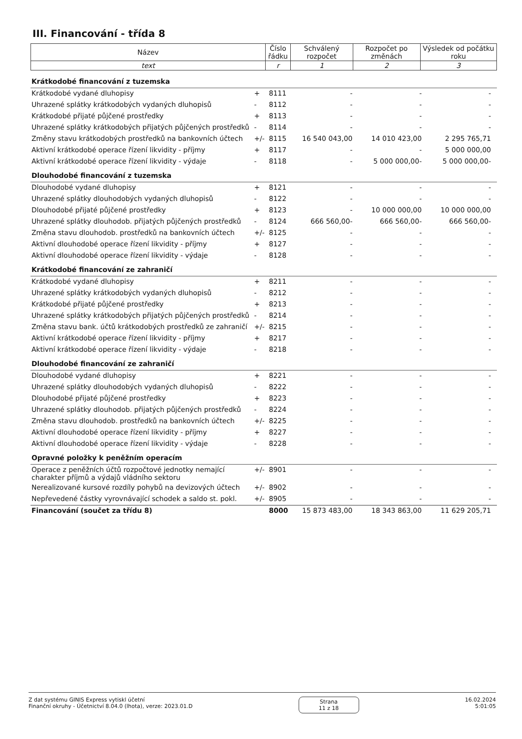III. Financování - třída 8
| Název | Číslo řádku | Schválený rozpočet | Rozpočet po změnách | Výsledek od počátku roku |
| text | r | 1 | 2 | 3 |
| Krátkodobé financování z tuzemska | | | | | |
| Krátkodobé vydané dluhopisy | + | 8111 | - | - | - |
| Uhrazené splátky krátkodobých vydaných dluhopisů | - | 8112 | - | - | - |
| Krátkodobé přijaté půjčené prostředky | + | 8113 | - | - | - |
| Uhrazené splátky krátkodobých přijatých půjčených prostředků | - | 8114 | - | - | - |
| Změny stavu krátkodobých prostředků na bankovních účtech | +/- | 8115 | 16 540 043,00 | 14 010 423,00 | 2 295 765,71 |
| Aktivní krátkodobé operace řízení likvidity - příjmy | + | 8117 | - | - | 5 000 000,00 |
| Aktivní krátkodobé operace řízení likvidity - výdaje | - | 8118 | - | 5 000 000,00- | 5 000 000,00- |
| Dlouhodobé financování z tuzemska | | | | | |
| Dlouhodobé vydané dluhopisy | + | 8121 | - | - | - |
| Uhrazené splátky dlouhodobých vydaných dluhopisů | - | 8122 | - | - | - |
| Dlouhodobé přijaté půjčené prostředky | + | 8123 | - | 10 000 000,00 | 10 000 000,00 |
| Uhrazené splátky dlouhodob. přijatých půjčených prostředků | - | 8124 | 666 560,00- | 666 560,00- | 666 560,00- |
| Změna stavu dlouhodob. prostředků na bankovních účtech | +/- | 8125 | - | - | - |
| Aktivní dlouhodobé operace řízení likvidity - příjmy | + | 8127 | - | - | - |
| Aktivní dlouhodobé operace řízení likvidity - výdaje | - | 8128 | - | - | - |
| Krátkodobé financování ze zahraničí | | | | | |
| Krátkodobé vydané dluhopisy | + | 8211 | - | - | - |
| Uhrazené splátky krátkodobých vydaných dluhopisů | - | 8212 | - | - | - |
| Krátkodobé přijaté půjčené prostředky | + | 8213 | - | - | - |
| Uhrazené splátky krátkodobých přijatých půjčených prostředků | - | 8214 | - | - | - |
| Změna stavu bank. účtů krátkodobých prostředků ze zahraničí | +/- | 8215 | - | - | - |
| Aktivní krátkodobé operace řízení likvidity - příjmy | + | 8217 | - | - | - |
| Aktivní krátkodobé operace řízení likvidity - výdaje | - | 8218 | - | - | - |
| Dlouhodobé financování ze zahraničí | | | | | |
| Dlouhodobé vydané dluhopisy | + | 8221 | - | - | - |
| Uhrazené splátky dlouhodobých vydaných dluhopisů | - | 8222 | - | - | - |
| Dlouhodobé přijaté půjčené prostředky | + | 8223 | - | - | - |
| Uhrazené splátky dlouhodob. přijatých půjčených prostředků | - | 8224 | - | - | - |
| Změna stavu dlouhodob. prostředků na bankovních účtech | +/- | 8225 | - | - | - |
| Aktivní dlouhodobé operace řízení likvidity - příjmy | + | 8227 | - | - | - |
| Aktivní dlouhodobé operace řízení likvidity - výdaje | - | 8228 | - | - | - |
| Opravné položky k peněžním operacím | | | | | |
| Operace z peněžních účtů rozpočtové jednotky nemající charakter příjmů a výdajů vládního sektoru | +/- | 8901 | - | - | - |
| Nerealizované kursové rozdíly pohybů na devizových účtech | +/- | 8902 | - | - | - |
| Nepřevedené částky vyrovnávající schodek a saldo st. pokl. | +/- | 8905 | - | - | - |
| Financování (součet za třídu 8) | | 8000 | 15 873 483,00 | 18 343 863,00 | 11 629 205,71 |
Z dat systému GINIS Express vytiskl účetní
Finanční okruhy - Účetnictví 8.04.0 (lhota), verze: 2023.01.D
Strana
11 z 18
16.02.2024
5:01:05